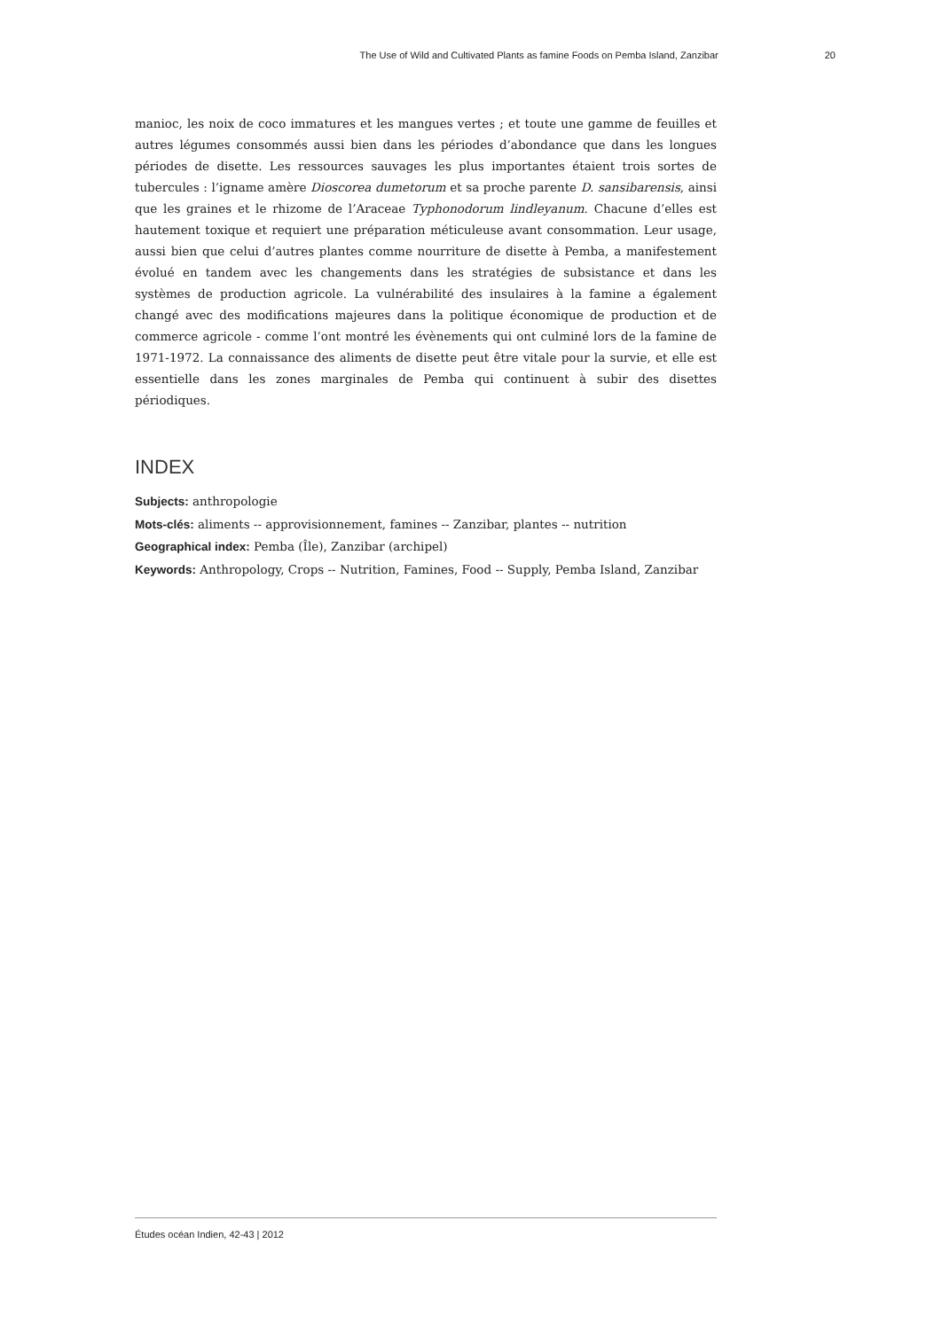The Use of Wild and Cultivated Plants as famine Foods on Pemba Island, Zanzibar 20
manioc, les noix de coco immatures et les mangues vertes ; et toute une gamme de feuilles et autres légumes consommés aussi bien dans les périodes d’abondance que dans les longues périodes de disette. Les ressources sauvages les plus importantes étaient trois sortes de tubercules : l’igname amère Dioscorea dumetorum et sa proche parente D. sansibarensis, ainsi que les graines et le rhizome de l’Araceae Typhonodorum lindleyanum. Chacune d’elles est hautement toxique et requiert une préparation méticuleuse avant consommation. Leur usage, aussi bien que celui d’autres plantes comme nourriture de disette à Pemba, a manifestement évolué en tandem avec les changements dans les stratégies de subsistance et dans les systèmes de production agricole. La vulnérabilité des insulaires à la famine a également changé avec des modifications majeures dans la politique économique de production et de commerce agricole - comme l’ont montré les évènements qui ont culminé lors de la famine de 1971-1972. La connaissance des aliments de disette peut être vitale pour la survie, et elle est essentielle dans les zones marginales de Pemba qui continuent à subir des disettes périodiques.
INDEX
Subjects: anthropologie
Mots-clés: aliments -- approvisionnement, famines -- Zanzibar, plantes -- nutrition
Geographical index: Pemba (Île), Zanzibar (archipel)
Keywords: Anthropology, Crops -- Nutrition, Famines, Food -- Supply, Pemba Island, Zanzibar
Études océan Indien, 42-43 | 2012